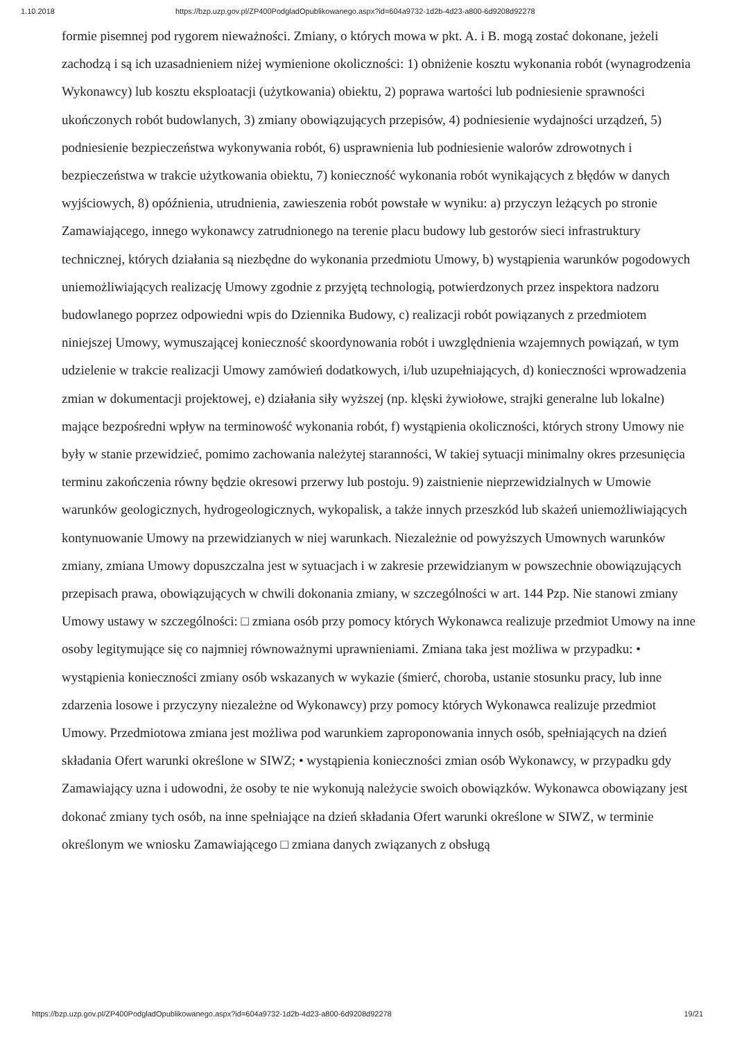1.10.2018 https://bzp.uzp.gov.pl/ZP400PodgladOpublikowanego.aspx?id=604a9732-1d2b-4d23-a800-6d9208d92278
formie pisemnej pod rygorem nieważności. Zmiany, o których mowa w pkt. A. i B. mogą zostać dokonane, jeżeli zachodzą i są ich uzasadnieniem niżej wymienione okoliczności: 1) obniżenie kosztu wykonania robót (wynagrodzenia Wykonawcy) lub kosztu eksploatacji (użytkowania) obiektu, 2) poprawa wartości lub podniesienie sprawności ukończonych robót budowlanych, 3) zmiany obowiązujących przepisów, 4) podniesienie wydajności urządzeń, 5) podniesienie bezpieczeństwa wykonywania robót, 6) usprawnienia lub podniesienie walorów zdrowotnych i bezpieczeństwa w trakcie użytkowania obiektu, 7) konieczność wykonania robót wynikających z błędów w danych wyjściowych, 8) opóźnienia, utrudnienia, zawieszenia robót powstałe w wyniku: a) przyczyn leżących po stronie Zamawiającego, innego wykonawcy zatrudnionego na terenie placu budowy lub gestorów sieci infrastruktury technicznej, których działania są niezbędne do wykonania przedmiotu Umowy, b) wystąpienia warunków pogodowych uniemożliwiających realizację Umowy zgodnie z przyjętą technologią, potwierdzonych przez inspektora nadzoru budowlanego poprzez odpowiedni wpis do Dziennika Budowy, c) realizacji robót powiązanych z przedmiotem niniejszej Umowy, wymuszającej konieczność skoordynowania robót i uwzględnienia wzajemnych powiązań, w tym udzielenie w trakcie realizacji Umowy zamówień dodatkowych, i/lub uzupełniających, d) konieczności wprowadzenia zmian w dokumentacji projektowej, e) działania siły wyższej (np. klęski żywiołowe, strajki generalne lub lokalne) mające bezpośredni wpływ na terminowość wykonania robót, f) wystąpienia okoliczności, których strony Umowy nie były w stanie przewidzieć, pomimo zachowania należytej staranności, W takiej sytuacji minimalny okres przesunięcia terminu zakończenia równy będzie okresowi przerwy lub postoju. 9) zaistnienie nieprzewidzialnych w Umowie warunków geologicznych, hydrogeologicznych, wykopalisk, a także innych przeszkód lub skażeń uniemożliwiających kontynuowanie Umowy na przewidzianych w niej warunkach. Niezależnie od powyższych Umownych warunków zmiany, zmiana Umowy dopuszczalna jest w sytuacjach i w zakresie przewidzianym w powszechnie obowiązujących przepisach prawa, obowiązujących w chwili dokonania zmiany, w szczególności w art. 144 Pzp. Nie stanowi zmiany Umowy ustawy w szczególności: □ zmiana osób przy pomocy których Wykonawca realizuje przedmiot Umowy na inne osoby legitymujące się co najmniej równoważnymi uprawnieniami. Zmiana taka jest możliwa w przypadku: • wystąpienia konieczności zmiany osób wskazanych w wykazie (śmierć, choroba, ustanie stosunku pracy, lub inne zdarzenia losowe i przyczyny niezależne od Wykonawcy) przy pomocy których Wykonawca realizuje przedmiot Umowy. Przedmiotowa zmiana jest możliwa pod warunkiem zaproponowania innych osób, spełniających na dzień składania Ofert warunki określone w SIWZ; • wystąpienia konieczności zmian osób Wykonawcy, w przypadku gdy Zamawiający uzna i udowodni, że osoby te nie wykonują należycie swoich obowiązków. Wykonawca obowiązany jest dokonać zmiany tych osób, na inne spełniające na dzień składania Ofert warunki określone w SIWZ, w terminie określonym we wniosku Zamawiającego □ zmiana danych związanych z obsługą
https://bzp.uzp.gov.pl/ZP400PodgladOpublikowanego.aspx?id=604a9732-1d2b-4d23-a800-6d9208d92278 19/21